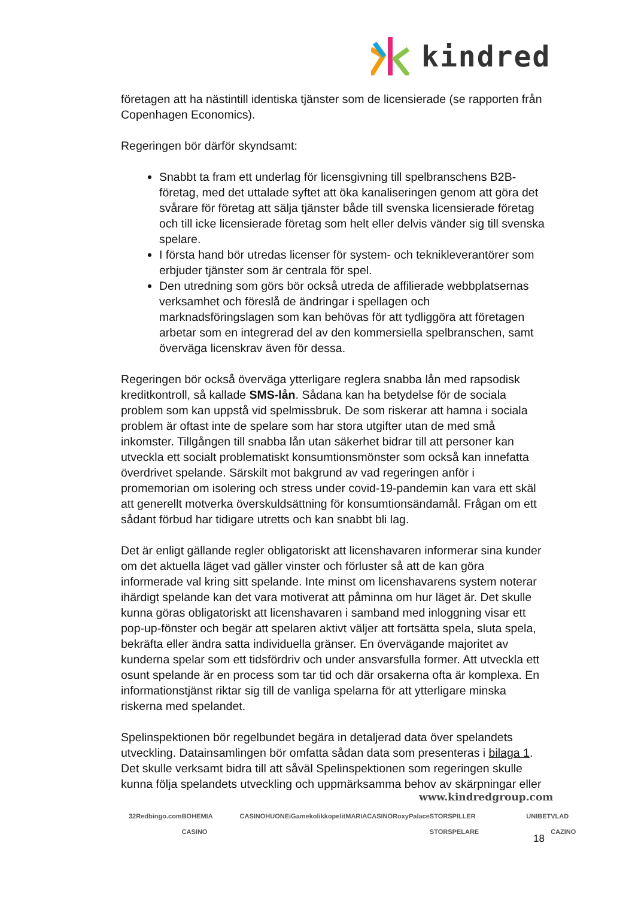kindred
företagen att ha nästintill identiska tjänster som de licensierade (se rapporten från Copenhagen Economics).
Regeringen bör därför skyndsamt:
Snabbt ta fram ett underlag för licensgivning till spelbranschens B2B-företag, med det uttalade syftet att öka kanaliseringen genom att göra det svårare för företag att sälja tjänster både till svenska licensierade företag och till icke licensierade företag som helt eller delvis vänder sig till svenska spelare.
I första hand bör utredas licenser för system- och teknikleverantörer som erbjuder tjänster som är centrala för spel.
Den utredning som görs bör också utreda de affilierade webbplatsernas verksamhet och föreslå de ändringar i spellagen och marknadsföringslagen som kan behövas för att tydliggöra att företagen arbetar som en integrerad del av den kommersiella spelbranschen, samt överväga licenskrav även för dessa.
Regeringen bör också överväga ytterligare reglera snabba lån med rapsodisk kreditkontroll, så kallade SMS-lån. Sådana kan ha betydelse för de sociala problem som kan uppstå vid spelmissbruk. De som riskerar att hamna i sociala problem är oftast inte de spelare som har stora utgifter utan de med små inkomster. Tillgången till snabba lån utan säkerhet bidrar till att personer kan utveckla ett socialt problematiskt konsumtionsmönster som också kan innefatta överdrivet spelande. Särskilt mot bakgrund av vad regeringen anför i promemorian om isolering och stress under covid-19-pandemin kan vara ett skäl att generellt motverka överskuldsättning för konsumtionsändamål. Frågan om ett sådant förbud har tidigare utretts och kan snabbt bli lag.
Det är enligt gällande regler obligatoriskt att licenshavaren informerar sina kunder om det aktuella läget vad gäller vinster och förluster så att de kan göra informerade val kring sitt spelande. Inte minst om licenshavarens system noterar ihärdigt spelande kan det vara motiverat att påminna om hur läget är. Det skulle kunna göras obligatoriskt att licenshavaren i samband med inloggning visar ett pop-up-fönster och begär att spelaren aktivt väljer att fortsätta spela, sluta spela, bekräfta eller ändra satta individuella gränser. En övervägande majoritet av kunderna spelar som ett tidsfördriv och under ansvarsfulla former. Att utveckla ett osunt spelande är en process som tar tid och där orsakerna ofta är komplexa. En informationstjänst riktar sig till de vanliga spelarna för att ytterligare minska riskerna med spelandet.
Spelinspektionen bör regelbundet begära in detaljerad data över spelandets utveckling. Datainsamlingen bör omfatta sådan data som presenteras i bilaga 1. Det skulle verksamt bidra till att såväl Spelinspektionen som regeringen skulle kunna följa spelandets utveckling och uppmärksamma behov av skärpningar eller
www.kindredgroup.com
32Red bingo.com BOHEMIA CASINO CASINOHUONE iGame kolikkopelit MARIACASINO RoxyPalace STORSPILLER STORSPELARE UNIBET VLAD CAZINO
18